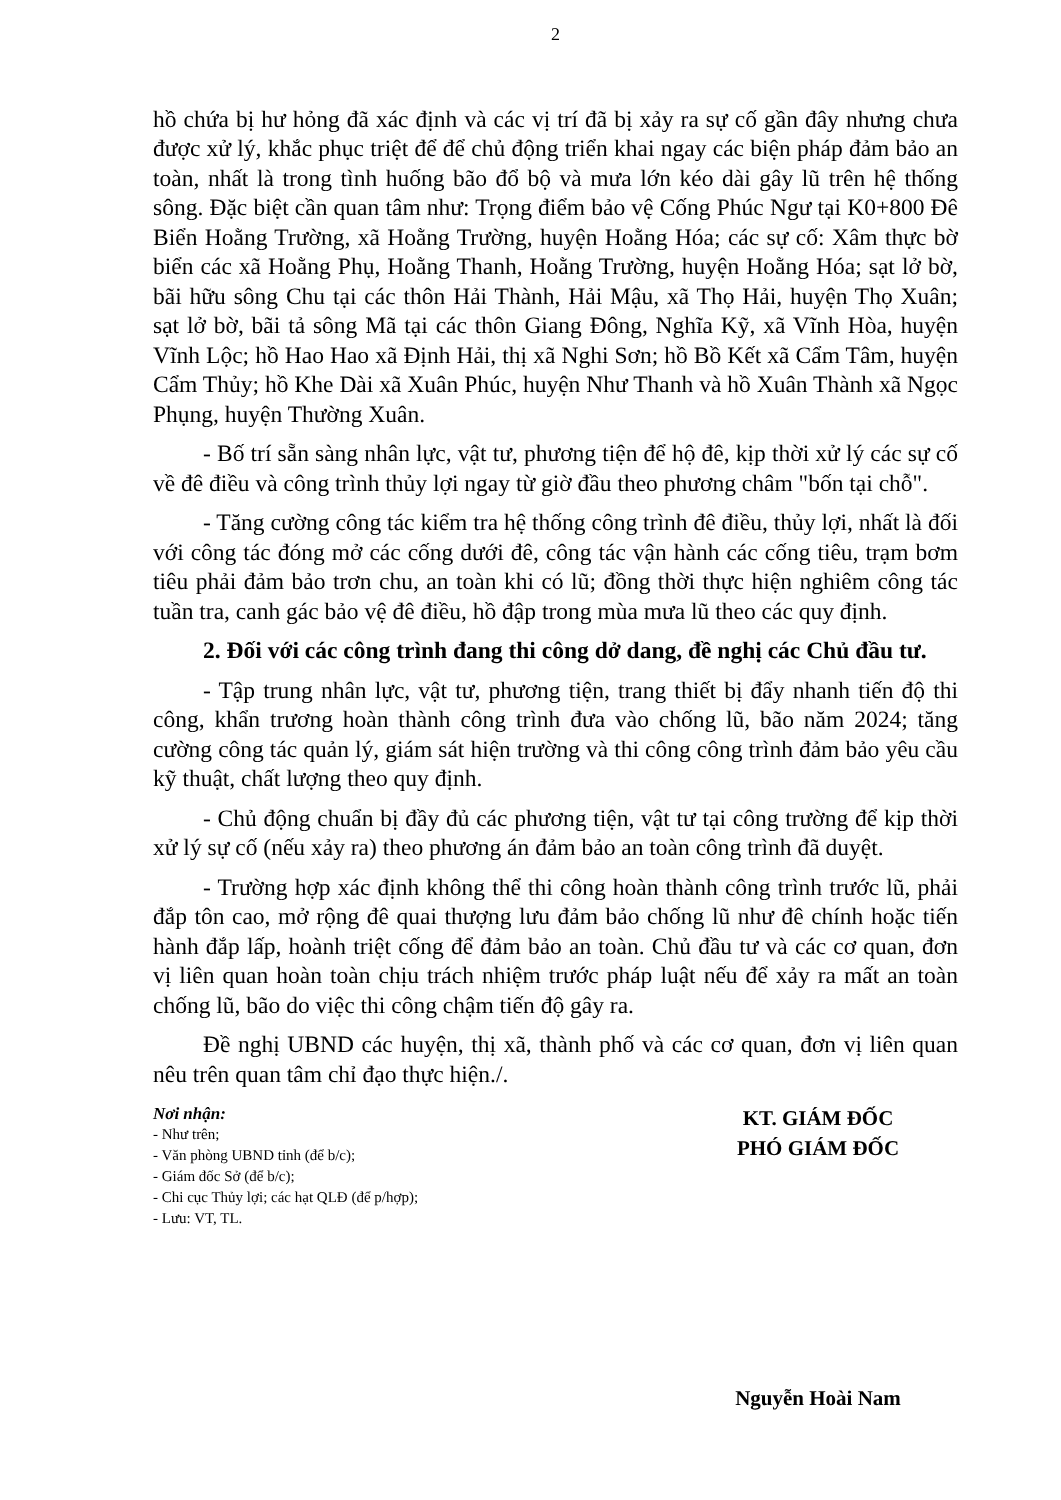2
hồ chứa bị hư hỏng đã xác định và các vị trí đã bị xảy ra sự cố gần đây nhưng chưa được xử lý, khắc phục triệt để để chủ động triển khai ngay các biện pháp đảm bảo an toàn, nhất là trong tình huống bão đổ bộ và mưa lớn kéo dài gây lũ trên hệ thống sông. Đặc biệt cần quan tâm như: Trọng điểm bảo vệ Cống Phúc Ngư tại K0+800 Đê Biển Hoằng Trường, xã Hoằng Trường, huyện Hoằng Hóa; các sự cố: Xâm thực bờ biển các xã Hoằng Phụ, Hoằng Thanh, Hoằng Trường, huyện Hoằng Hóa; sạt lở bờ, bãi hữu sông Chu tại các thôn Hải Thành, Hải Mậu, xã Thọ Hải, huyện Thọ Xuân; sạt lở bờ, bãi tả sông Mã tại các thôn Giang Đông, Nghĩa Kỹ, xã Vĩnh Hòa, huyện Vĩnh Lộc; hồ Hao Hao xã Định Hải, thị xã Nghi Sơn; hồ Bồ Kết xã Cẩm Tâm, huyện Cẩm Thủy; hồ Khe Dài xã Xuân Phúc, huyện Như Thanh và hồ Xuân Thành xã Ngọc Phụng, huyện Thường Xuân.
- Bố trí sẵn sàng nhân lực, vật tư, phương tiện để hộ đê, kịp thời xử lý các sự cố về đê điều và công trình thủy lợi ngay từ giờ đầu theo phương châm "bốn tại chỗ".
- Tăng cường công tác kiểm tra hệ thống công trình đê điều, thủy lợi, nhất là đối với công tác đóng mở các cống dưới đê, công tác vận hành các cống tiêu, trạm bơm tiêu phải đảm bảo trơn chu, an toàn khi có lũ; đồng thời thực hiện nghiêm công tác tuần tra, canh gác bảo vệ đê điều, hồ đập trong mùa mưa lũ theo các quy định.
2. Đối với các công trình đang thi công dở dang, đề nghị các Chủ đầu tư.
- Tập trung nhân lực, vật tư, phương tiện, trang thiết bị đẩy nhanh tiến độ thi công, khẩn trương hoàn thành công trình đưa vào chống lũ, bão năm 2024; tăng cường công tác quản lý, giám sát hiện trường và thi công công trình đảm bảo yêu cầu kỹ thuật, chất lượng theo quy định.
- Chủ động chuẩn bị đầy đủ các phương tiện, vật tư tại công trường để kịp thời xử lý sự cố (nếu xảy ra) theo phương án đảm bảo an toàn công trình đã duyệt.
- Trường hợp xác định không thể thi công hoàn thành công trình trước lũ, phải đắp tôn cao, mở rộng đê quai thượng lưu đảm bảo chống lũ như đê chính hoặc tiến hành đắp lấp, hoành triệt cống để đảm bảo an toàn. Chủ đầu tư và các cơ quan, đơn vị liên quan hoàn toàn chịu trách nhiệm trước pháp luật nếu để xảy ra mất an toàn chống lũ, bão do việc thi công chậm tiến độ gây ra.
Đề nghị UBND các huyện, thị xã, thành phố và các cơ quan, đơn vị liên quan nêu trên quan tâm chỉ đạo thực hiện./.
Nơi nhận:
- Như trên;
- Văn phòng UBND tỉnh (để b/c);
- Giám đốc Sở (để b/c);
- Chi cục Thủy lợi; các hạt QLĐ (để p/hợp);
- Lưu: VT, TL.
KT. GIÁM ĐỐC
PHÓ GIÁM ĐỐC
Nguyễn Hoài Nam